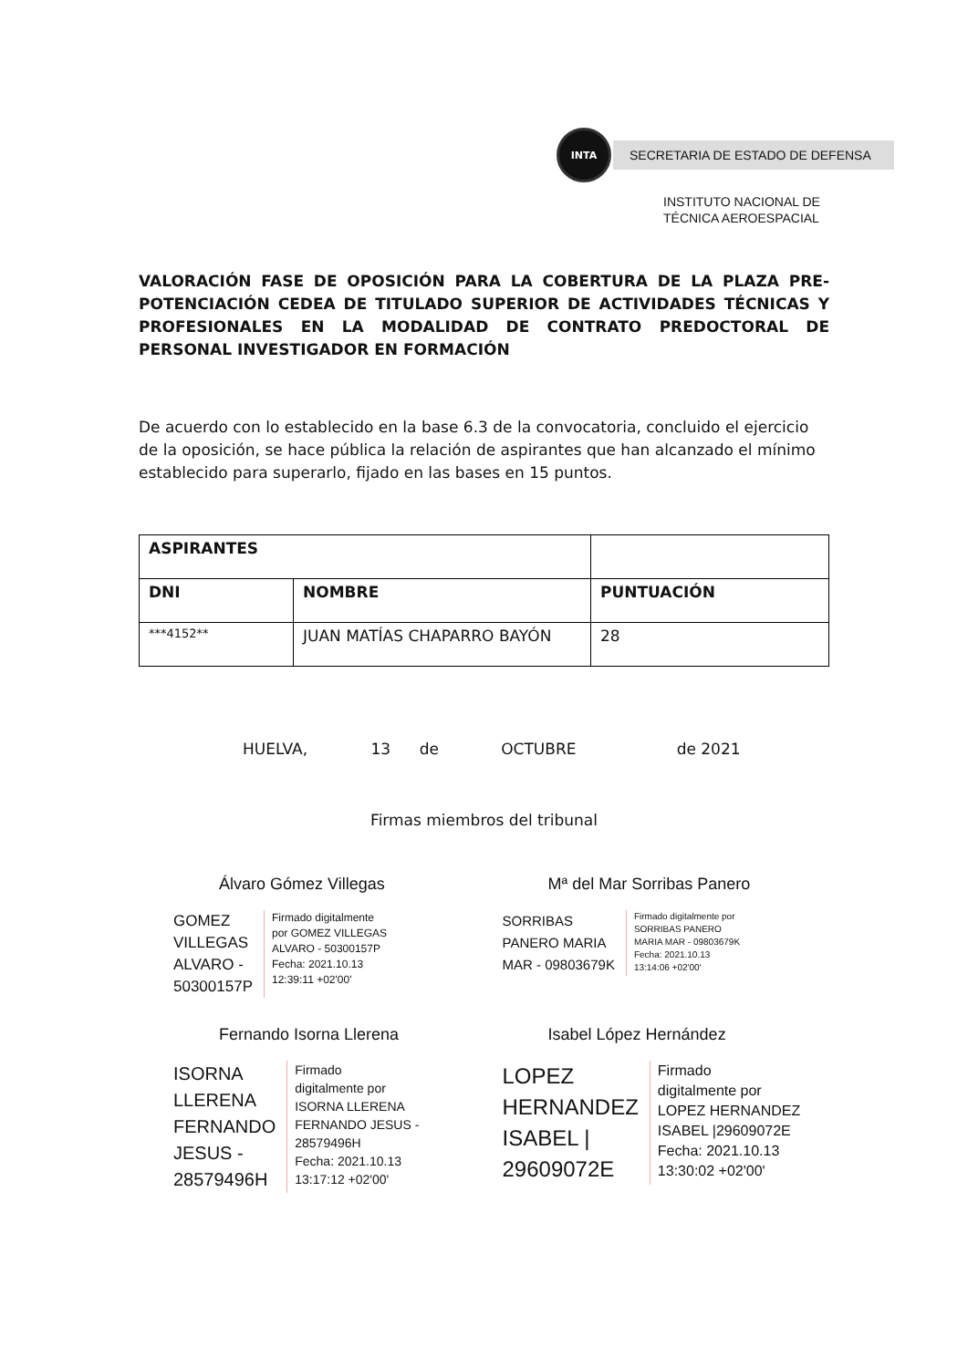INTA
SECRETARIA DE ESTADO DE DEFENSA
INSTITUTO NACIONAL DE
TÉCNICA AEROESPACIAL
VALORACIÓN FASE DE OPOSICIÓN PARA LA COBERTURA DE LA PLAZA PRE-POTENCIACIÓN CEDEA DE TITULADO SUPERIOR DE ACTIVIDADES TÉCNICAS Y PROFESIONALES EN LA MODALIDAD DE CONTRATO PREDOCTORAL DE PERSONAL INVESTIGADOR EN FORMACIÓN
De acuerdo con lo establecido en la base 6.3 de la convocatoria, concluido el ejercicio de la oposición, se hace pública la relación de aspirantes que han alcanzado el mínimo establecido para superarlo, fijado en las bases en 15 puntos.
| ASPIRANTES | | |
| --- | --- | --- |
| DNI | NOMBRE | PUNTUACIÓN |
| ***4152** | JUAN MATÍAS CHAPARRO BAYÓN | 28 |
HUELVA, 13 de OCTUBRE de 2021
Firmas miembros del tribunal
Álvaro Gómez Villegas
GOMEZ
VILLEGAS
ALVARO -
50300157P
Firmado digitalmente
por GOMEZ VILLEGAS
ALVARO - 50300157P
Fecha: 2021.10.13
12:39:11 +02'00'
Mª del Mar Sorribas Panero
SORRIBAS
PANERO MARIA
MAR - 09803679K
Firmado digitalmente por
SORRIBAS PANERO
MARIA MAR - 09803679K
Fecha: 2021.10.13
13:14:06 +02'00'
Fernando Isorna Llerena
ISORNA
LLERENA
FERNANDO
JESUS -
28579496H
Firmado
digitalmente por
ISORNA LLERENA
FERNANDO JESUS -
28579496H
Fecha: 2021.10.13
13:17:12 +02'00'
Isabel López Hernández
LOPEZ
HERNANDEZ
ISABEL |
29609072E
Firmado
digitalmente por
LOPEZ HERNANDEZ
ISABEL |29609072E
Fecha: 2021.10.13
13:30:02 +02'00'